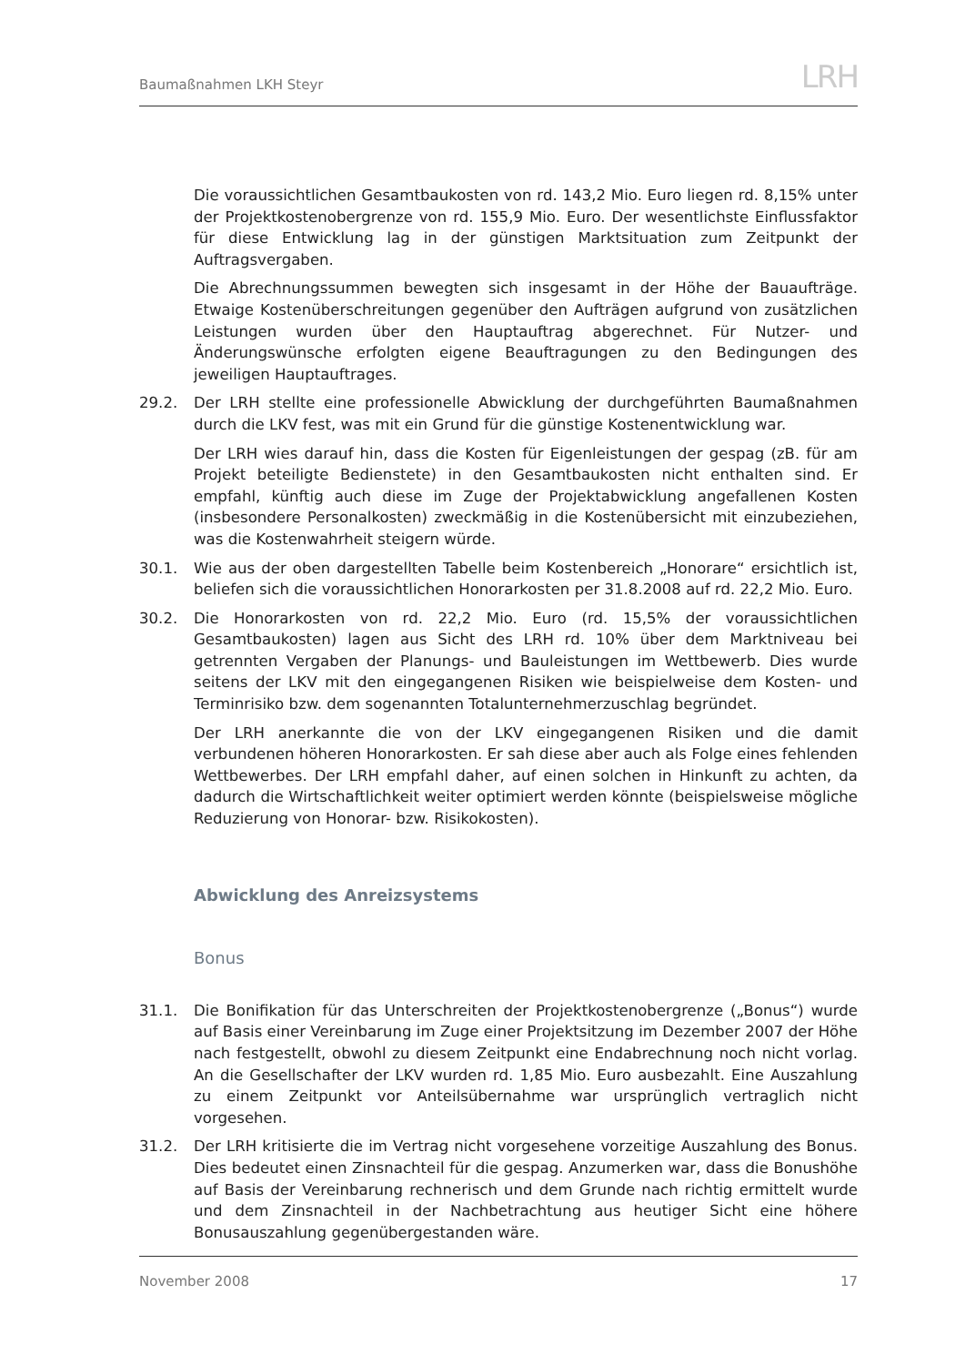Baumaßnahmen LKH Steyr
LRH
Die voraussichtlichen Gesamtbaukosten von rd. 143,2 Mio. Euro liegen rd. 8,15% unter der Projektkostenobergrenze von rd. 155,9 Mio. Euro. Der wesentlichste Einflussfaktor für diese Entwicklung lag in der günstigen Marktsituation zum Zeitpunkt der Auftragsvergaben.
Die Abrechnungssummen bewegten sich insgesamt in der Höhe der Bauaufträge. Etwaige Kostenüberschreitungen gegenüber den Aufträgen aufgrund von zusätzlichen Leistungen wurden über den Hauptauftrag abgerechnet. Für Nutzer- und Änderungswünsche erfolgten eigene Beauftragungen zu den Bedingungen des jeweiligen Hauptauftrages.
29.2. Der LRH stellte eine professionelle Abwicklung der durchgeführten Baumaßnahmen durch die LKV fest, was mit ein Grund für die günstige Kostenentwicklung war.
Der LRH wies darauf hin, dass die Kosten für Eigenleistungen der gespag (zB. für am Projekt beteiligte Bedienstete) in den Gesamtbaukosten nicht enthalten sind. Er empfahl, künftig auch diese im Zuge der Projektabwicklung angefallenen Kosten (insbesondere Personalkosten) zweckmäßig in die Kostenübersicht mit einzubeziehen, was die Kostenwahrheit steigern würde.
30.1. Wie aus der oben dargestellten Tabelle beim Kostenbereich „Honorare“ ersichtlich ist, beliefen sich die voraussichtlichen Honorarkosten per 31.8.2008 auf rd. 22,2 Mio. Euro.
30.2. Die Honorarkosten von rd. 22,2 Mio. Euro (rd. 15,5% der voraussichtlichen Gesamtbaukosten) lagen aus Sicht des LRH rd. 10% über dem Marktniveau bei getrennten Vergaben der Planungs- und Bauleistungen im Wettbewerb. Dies wurde seitens der LKV mit den eingegangenen Risiken wie beispielweise dem Kosten- und Terminrisiko bzw. dem sogenannten Totalunternehmerzuschlag begründet.
Der LRH anerkannte die von der LKV eingegangenen Risiken und die damit verbundenen höheren Honorarkosten. Er sah diese aber auch als Folge eines fehlenden Wettbewerbes. Der LRH empfahl daher, auf einen solchen in Hinkunft zu achten, da dadurch die Wirtschaftlichkeit weiter optimiert werden könnte (beispielsweise mögliche Reduzierung von Honorar- bzw. Risikokosten).
Abwicklung des Anreizsystems
Bonus
31.1. Die Bonifikation für das Unterschreiten der Projektkostenobergrenze („Bonus“) wurde auf Basis einer Vereinbarung im Zuge einer Projektsitzung im Dezember 2007 der Höhe nach festgestellt, obwohl zu diesem Zeitpunkt eine Endabrechnung noch nicht vorlag. An die Gesellschafter der LKV wurden rd. 1,85 Mio. Euro ausbezahlt. Eine Auszahlung zu einem Zeitpunkt vor Anteilsübernahme war ursprünglich vertraglich nicht vorgesehen.
31.2. Der LRH kritisierte die im Vertrag nicht vorgesehene vorzeitige Auszahlung des Bonus. Dies bedeutet einen Zinsnachteil für die gespag. Anzumerken war, dass die Bonushöhe auf Basis der Vereinbarung rechnerisch und dem Grunde nach richtig ermittelt wurde und dem Zinsnachteil in der Nachbetrachtung aus heutiger Sicht eine höhere Bonusauszahlung gegenübergestanden wäre.
November 2008 17